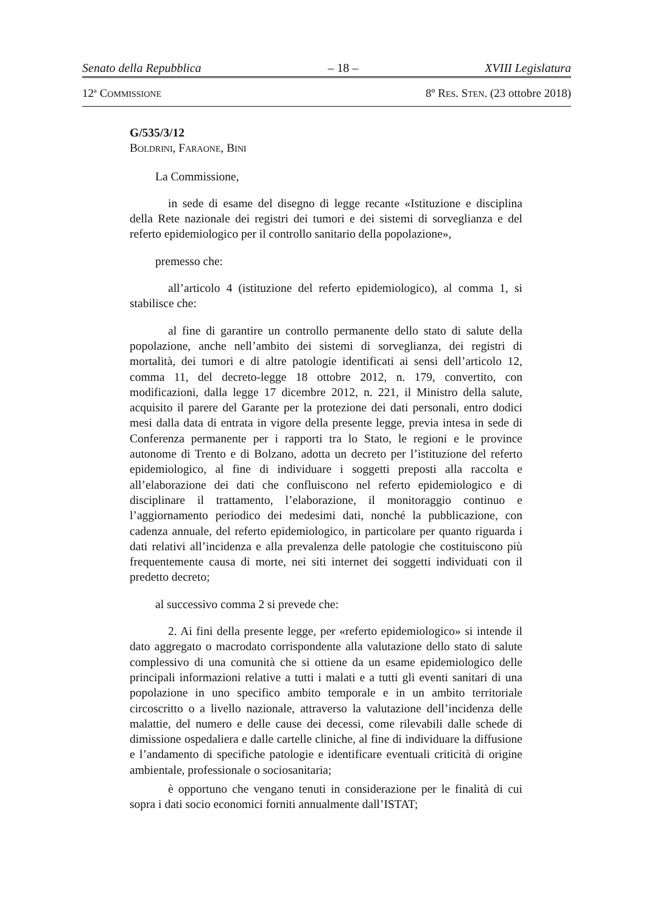Senato della Repubblica – 18 – XVIII Legislatura
12<sup>a</sup> COMMISSIONE 8º RES. STEN. (23 ottobre 2018)
G/535/3/12
BOLDRINI, FARAONE, BINI
La Commissione,
in sede di esame del disegno di legge recante «Istituzione e disciplina della Rete nazionale dei registri dei tumori e dei sistemi di sorveglianza e del referto epidemiologico per il controllo sanitario della popolazione»,
premesso che:
all’articolo 4 (istituzione del referto epidemiologico), al comma 1, si stabilisce che:
al fine di garantire un controllo permanente dello stato di salute della popolazione, anche nell’ambito dei sistemi di sorveglianza, dei registri di mortalità, dei tumori e di altre patologie identificati ai sensi dell’articolo 12, comma 11, del decreto-legge 18 ottobre 2012, n. 179, convertito, con modificazioni, dalla legge 17 dicembre 2012, n. 221, il Ministro della salute, acquisito il parere del Garante per la protezione dei dati personali, entro dodici mesi dalla data di entrata in vigore della presente legge, previa intesa in sede di Conferenza permanente per i rapporti tra lo Stato, le regioni e le province autonome di Trento e di Bolzano, adotta un decreto per l’istituzione del referto epidemiologico, al fine di individuare i soggetti preposti alla raccolta e all’elaborazione dei dati che confluiscono nel referto epidemiologico e di disciplinare il trattamento, l’elaborazione, il monitoraggio continuo e l’aggiornamento periodico dei medesimi dati, nonché la pubblicazione, con cadenza annuale, del referto epidemiologico, in particolare per quanto riguarda i dati relativi all’incidenza e alla prevalenza delle patologie che costituiscono più frequentemente causa di morte, nei siti internet dei soggetti individuati con il predetto decreto;
al successivo comma 2 si prevede che:
2. Ai fini della presente legge, per «referto epidemiologico» si intende il dato aggregato o macrodato corrispondente alla valutazione dello stato di salute complessivo di una comunità che si ottiene da un esame epidemiologico delle principali informazioni relative a tutti i malati e a tutti gli eventi sanitari di una popolazione in uno specifico ambito temporale e in un ambito territoriale circoscritto o a livello nazionale, attraverso la valutazione dell’incidenza delle malattie, del numero e delle cause dei decessi, come rilevabili dalle schede di dimissione ospedaliera e dalle cartelle cliniche, al fine di individuare la diffusione e l’andamento di specifiche patologie e identificare eventuali criticità di origine ambientale, professionale o sociosanitaria;
è opportuno che vengano tenuti in considerazione per le finalità di cui sopra i dati socio economici forniti annualmente dall’ISTAT;